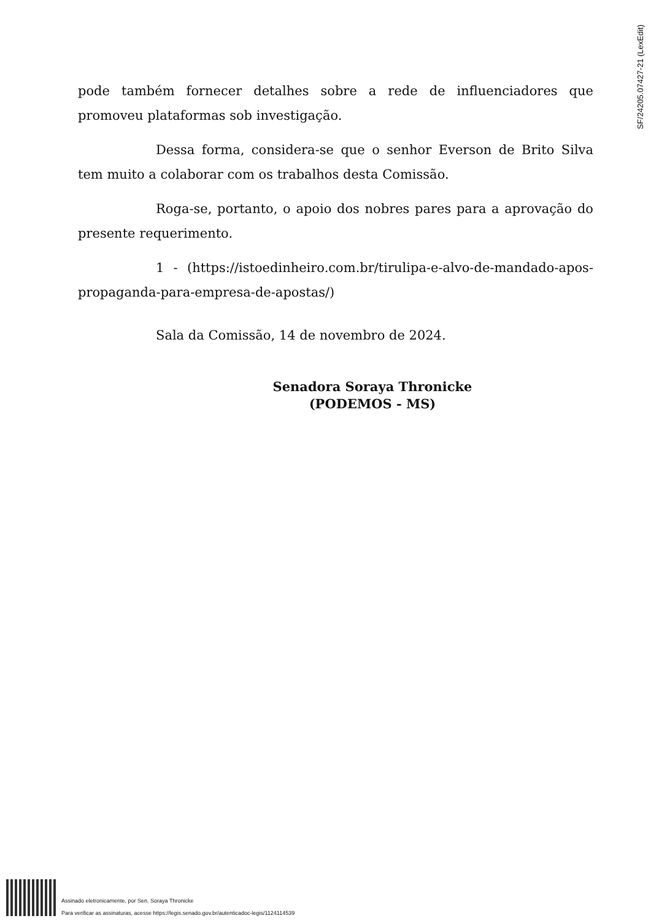SF/24205.07427-21 (LexEdit)
pode também fornecer detalhes sobre a rede de influenciadores que promoveu plataformas sob investigação.
Dessa forma, considera-se que o senhor Everson de Brito Silva tem muito a colaborar com os trabalhos desta Comissão.
Roga-se, portanto, o apoio dos nobres pares para a aprovação do presente requerimento.
1 - (https://istoedinheiro.com.br/tirulipa-e-alvo-de-mandado-apos-propaganda-para-empresa-de-apostas/)
Sala da Comissão, 14 de novembro de 2024.
Senadora Soraya Thronicke
(PODEMOS - MS)
Assinado eletronicamente, por Sen. Soraya Thronicke
Para verificar as assinaturas, acesse https://legis.senado.gov.br/autenticadoc-legis/1124114539